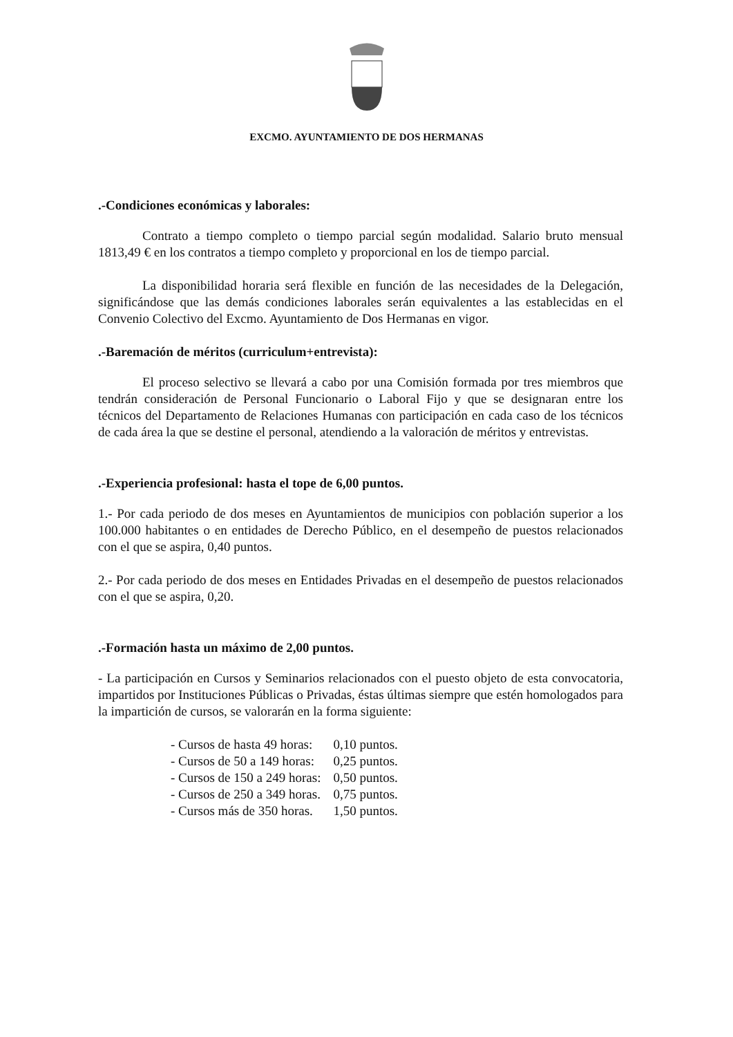EXCMO. AYUNTAMIENTO DE DOS HERMANAS
.-Condiciones económicas y laborales:
Contrato a tiempo completo o tiempo parcial según modalidad. Salario bruto mensual 1813,49 € en los contratos a tiempo completo y proporcional en los de tiempo parcial.
La disponibilidad horaria será flexible en función de las necesidades de la Delegación, significándose que las demás condiciones laborales serán equivalentes a las establecidas en el Convenio Colectivo del Excmo. Ayuntamiento de Dos Hermanas en vigor.
.-Baremación de méritos (curriculum+entrevista):
El proceso selectivo se llevará a cabo por una Comisión formada por tres miembros que tendrán consideración de Personal Funcionario o Laboral Fijo y que se designaran entre los técnicos del Departamento de Relaciones Humanas con participación en cada caso de los técnicos de cada área la que se destine el personal, atendiendo a la valoración de méritos y entrevistas.
.-Experiencia profesional: hasta el tope de 6,00 puntos.
1.- Por cada periodo de dos meses en Ayuntamientos de municipios con población superior a los 100.000 habitantes o en entidades de Derecho Público, en el desempeño de puestos relacionados con el que se aspira, 0,40 puntos.
2.- Por cada periodo de dos meses en Entidades Privadas en el desempeño de puestos relacionados con el que se aspira, 0,20.
.-Formación hasta un máximo de 2,00 puntos.
- La participación en Cursos y Seminarios relacionados con el puesto objeto de esta convocatoria, impartidos por Instituciones Públicas o Privadas, éstas últimas siempre que estén homologados para la impartición de cursos, se valorarán en la forma siguiente:
| - Cursos de hasta 49 horas: | 0,10 puntos. |
| - Cursos de 50 a 149 horas: | 0,25 puntos. |
| - Cursos de 150 a 249 horas: | 0,50 puntos. |
| - Cursos de 250 a 349 horas. | 0,75 puntos. |
| - Cursos más de 350 horas. | 1,50 puntos. |